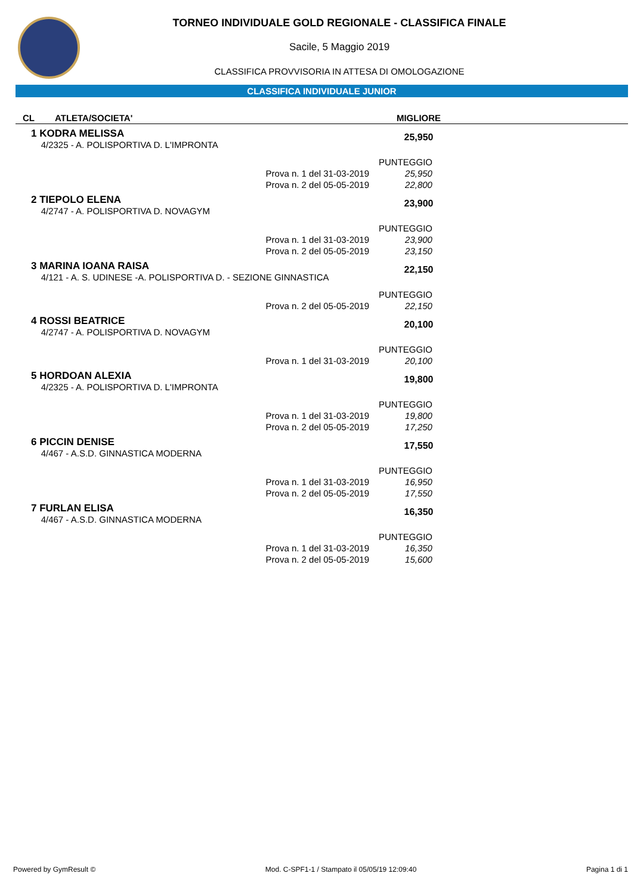TORNEO INDIVIDUALE GOLD REGIONALE - CLASSIFICA FINALE
Sacile, 5 Maggio 2019
CLASSIFICA PROVVISORIA IN ATTESA DI OMOLOGAZIONE
CLASSIFICA INDIVIDUALE JUNIOR
| CL | ATLETA/SOCIETA' | MIGLIORE | |
| --- | --- | --- | --- |
| 1 KODRA MELISSA 4/2325 - A. POLISPORTIVA D. L'IMPRONTA | | 25,950 | |
| | | PUNTEGGIO | |
| Prova n. 1 del 31-03-2019 | | 25,950 | |
| Prova n. 2 del 05-05-2019 | | 22,800 | |
| 2 TIEPOLO ELENA 4/2747 - A. POLISPORTIVA D. NOVAGYM | | 23,900 | |
| | | PUNTEGGIO | |
| Prova n. 1 del 31-03-2019 | | 23,900 | |
| Prova n. 2 del 05-05-2019 | | 23,150 | |
| 3 MARINA IOANA RAISA 4/121 - A. S. UDINESE -A. POLISPORTIVA D. - SEZIONE GINNASTICA | | 22,150 | |
| | | PUNTEGGIO | |
| Prova n. 2 del 05-05-2019 | | 22,150 | |
| 4 ROSSI BEATRICE 4/2747 - A. POLISPORTIVA D. NOVAGYM | | 20,100 | |
| | | PUNTEGGIO | |
| Prova n. 1 del 31-03-2019 | | 20,100 | |
| 5 HORDOAN ALEXIA 4/2325 - A. POLISPORTIVA D. L'IMPRONTA | | 19,800 | |
| | | PUNTEGGIO | |
| Prova n. 1 del 31-03-2019 | | 19,800 | |
| Prova n. 2 del 05-05-2019 | | 17,250 | |
| 6 PICCIN DENISE 4/467 - A.S.D. GINNASTICA MODERNA | | 17,550 | |
| | | PUNTEGGIO | |
| Prova n. 1 del 31-03-2019 | | 16,950 | |
| Prova n. 2 del 05-05-2019 | | 17,550 | |
| 7 FURLAN ELISA 4/467 - A.S.D. GINNASTICA MODERNA | | 16,350 | |
| | | PUNTEGGIO | |
| Prova n. 1 del 31-03-2019 | | 16,350 | |
| Prova n. 2 del 05-05-2019 | | 15,600 | |
Powered by GymResult © Mod. C-SPF1-1 / Stampato il 05/05/19 12:09:40 Pagina 1 di 1